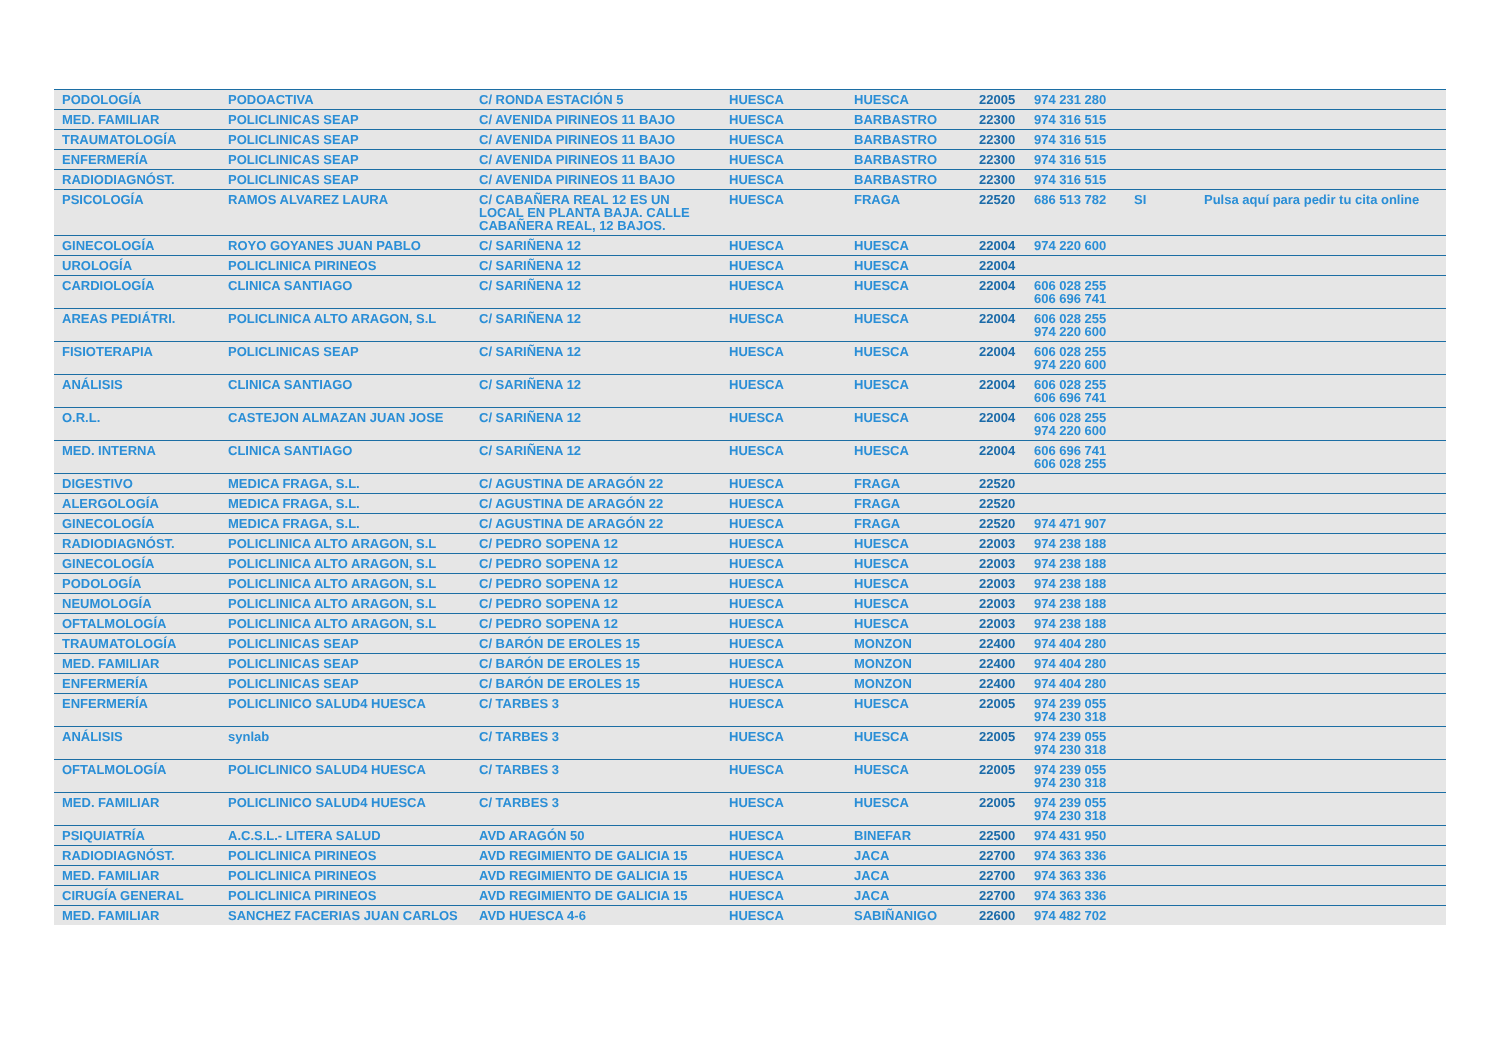| PODOLOGÍA | PODOACTIVA | C/ RONDA ESTACIÓN 5 | HUESCA | HUESCA | 22005 | 974 231 280 | | |
| MED. FAMILIAR | POLICLINICAS SEAP | C/ AVENIDA PIRINEOS 11 BAJO | HUESCA | BARBASTRO | 22300 | 974 316 515 | | |
| TRAUMATOLOGÍA | POLICLINICAS SEAP | C/ AVENIDA PIRINEOS 11 BAJO | HUESCA | BARBASTRO | 22300 | 974 316 515 | | |
| ENFERMERÍA | POLICLINICAS SEAP | C/ AVENIDA PIRINEOS 11 BAJO | HUESCA | BARBASTRO | 22300 | 974 316 515 | | |
| RADIODIAGNÓST. | POLICLINICAS SEAP | C/ AVENIDA PIRINEOS 11 BAJO | HUESCA | BARBASTRO | 22300 | 974 316 515 | | |
| PSICOLOGÍA | RAMOS ALVAREZ LAURA | C/ CABAÑERA REAL 12 ES UN LOCAL EN PLANTA BAJA. CALLE CABAÑERA REAL, 12 BAJOS. | HUESCA | FRAGA | 22520 | 686 513 782 | SI | Pulsa aquí para pedir tu cita online |
| GINECOLOGÍA | ROYO GOYANES JUAN PABLO | C/ SARIÑENA 12 | HUESCA | HUESCA | 22004 | 974 220 600 | | |
| UROLOGÍA | POLICLINICA PIRINEOS | C/ SARIÑENA 12 | HUESCA | HUESCA | 22004 | | | |
| CARDIOLOGÍA | CLINICA SANTIAGO | C/ SARIÑENA 12 | HUESCA | HUESCA | 22004 | 606 028 255 606 696 741 | | |
| AREAS PEDIÁTRI. | POLICLINICA ALTO ARAGON, S.L | C/ SARIÑENA 12 | HUESCA | HUESCA | 22004 | 606 028 255 974 220 600 | | |
| FISIOTERAPIA | POLICLINICAS SEAP | C/ SARIÑENA 12 | HUESCA | HUESCA | 22004 | 606 028 255 974 220 600 | | |
| ANÁLISIS | CLINICA SANTIAGO | C/ SARIÑENA 12 | HUESCA | HUESCA | 22004 | 606 028 255 606 696 741 | | |
| O.R.L. | CASTEJON ALMAZAN JUAN JOSE | C/ SARIÑENA 12 | HUESCA | HUESCA | 22004 | 606 028 255 974 220 600 | | |
| MED. INTERNA | CLINICA SANTIAGO | C/ SARIÑENA 12 | HUESCA | HUESCA | 22004 | 606 696 741 606 028 255 | | |
| DIGESTIVO | MEDICA FRAGA, S.L. | C/ AGUSTINA DE ARAGÓN 22 | HUESCA | FRAGA | 22520 | | | |
| ALERGOLOGÍA | MEDICA FRAGA, S.L. | C/ AGUSTINA DE ARAGÓN 22 | HUESCA | FRAGA | 22520 | | | |
| GINECOLOGÍA | MEDICA FRAGA, S.L. | C/ AGUSTINA DE ARAGÓN 22 | HUESCA | FRAGA | 22520 | 974 471 907 | | |
| RADIODIAGNÓST. | POLICLINICA ALTO ARAGON, S.L | C/ PEDRO SOPENA 12 | HUESCA | HUESCA | 22003 | 974 238 188 | | |
| GINECOLOGÍA | POLICLINICA ALTO ARAGON, S.L | C/ PEDRO SOPENA 12 | HUESCA | HUESCA | 22003 | 974 238 188 | | |
| PODOLOGÍA | POLICLINICA ALTO ARAGON, S.L | C/ PEDRO SOPENA 12 | HUESCA | HUESCA | 22003 | 974 238 188 | | |
| NEUMOLOGÍA | POLICLINICA ALTO ARAGON, S.L | C/ PEDRO SOPENA 12 | HUESCA | HUESCA | 22003 | 974 238 188 | | |
| OFTALMOLOGÍA | POLICLINICA ALTO ARAGON, S.L | C/ PEDRO SOPENA 12 | HUESCA | HUESCA | 22003 | 974 238 188 | | |
| TRAUMATOLOGÍA | POLICLINICAS SEAP | C/ BARÓN DE EROLES 15 | HUESCA | MONZON | 22400 | 974 404 280 | | |
| MED. FAMILIAR | POLICLINICAS SEAP | C/ BARÓN DE EROLES 15 | HUESCA | MONZON | 22400 | 974 404 280 | | |
| ENFERMERÍA | POLICLINICAS SEAP | C/ BARÓN DE EROLES 15 | HUESCA | MONZON | 22400 | 974 404 280 | | |
| ENFERMERÍA | POLICLINICO SALUD4 HUESCA | C/ TARBES 3 | HUESCA | HUESCA | 22005 | 974 239 055 974 230 318 | | |
| ANÁLISIS | synlab | C/ TARBES 3 | HUESCA | HUESCA | 22005 | 974 239 055 974 230 318 | | |
| OFTALMOLOGÍA | POLICLINICO SALUD4 HUESCA | C/ TARBES 3 | HUESCA | HUESCA | 22005 | 974 239 055 974 230 318 | | |
| MED. FAMILIAR | POLICLINICO SALUD4 HUESCA | C/ TARBES 3 | HUESCA | HUESCA | 22005 | 974 239 055 974 230 318 | | |
| PSIQUIATRÍA | A.C.S.L.- LITERA SALUD | AVD ARAGÓN 50 | HUESCA | BINEFAR | 22500 | 974 431 950 | | |
| RADIODIAGNÓST. | POLICLINICA PIRINEOS | AVD REGIMIENTO DE GALICIA 15 | HUESCA | JACA | 22700 | 974 363 336 | | |
| MED. FAMILIAR | POLICLINICA PIRINEOS | AVD REGIMIENTO DE GALICIA 15 | HUESCA | JACA | 22700 | 974 363 336 | | |
| CIRUGÍA GENERAL | POLICLINICA PIRINEOS | AVD REGIMIENTO DE GALICIA 15 | HUESCA | JACA | 22700 | 974 363 336 | | |
| MED. FAMILIAR | SANCHEZ FACERIAS JUAN CARLOS | AVD HUESCA 4-6 | HUESCA | SABIÑANIGO | 22600 | 974 482 702 | | |